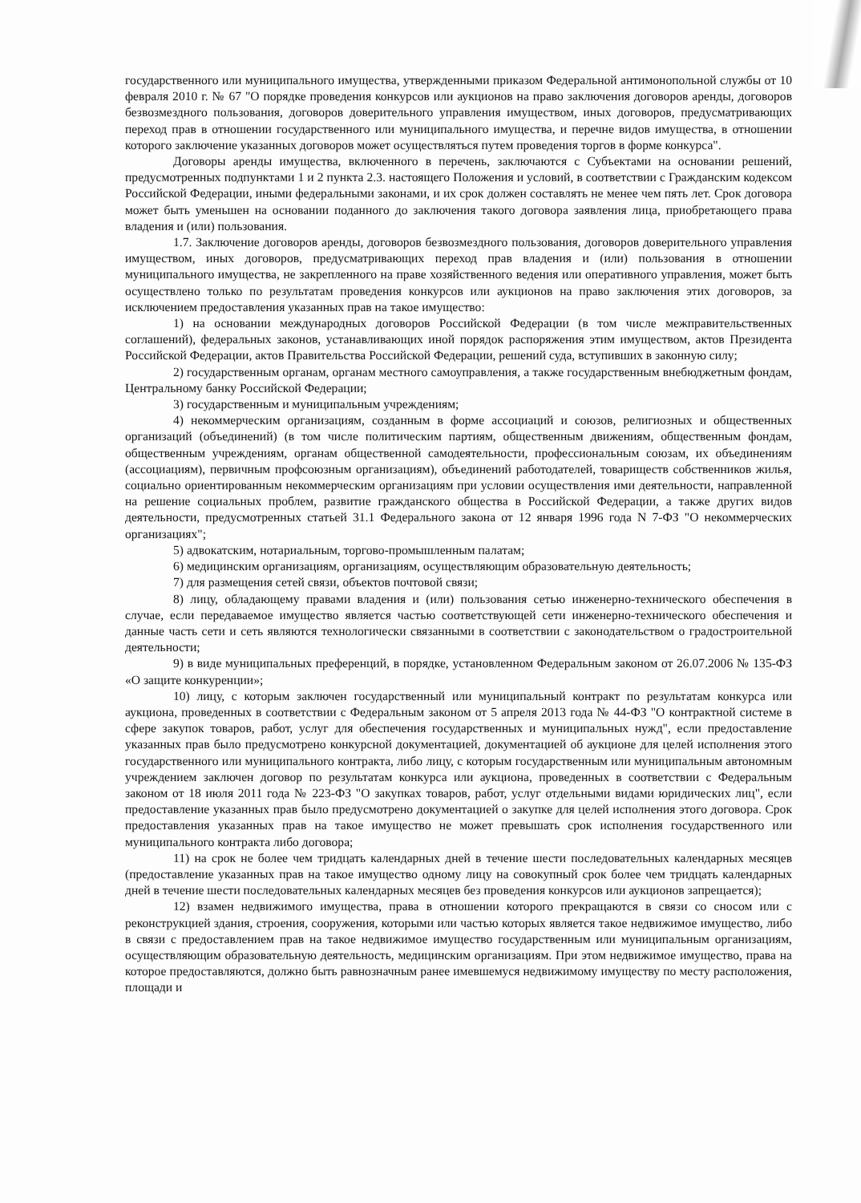государственного или муниципального имущества, утвержденными приказом Федеральной антимонопольной службы от 10 февраля 2010 г. № 67 "О порядке проведения конкурсов или аукционов на право заключения договоров аренды, договоров безвозмездного пользования, договоров доверительного управления имуществом, иных договоров, предусматривающих переход прав в отношении государственного или муниципального имущества, и перечне видов имущества, в отношении которого заключение указанных договоров может осуществляться путем проведения торгов в форме конкурса".
Договоры аренды имущества, включенного в перечень, заключаются с Субъектами на основании решений, предусмотренных подпунктами 1 и 2 пункта 2.3. настоящего Положения и условий, в соответствии с Гражданским кодексом Российской Федерации, иными федеральными законами, и их срок должен составлять не менее чем пять лет. Срок договора может быть уменьшен на основании поданного до заключения такого договора заявления лица, приобретающего права владения и (или) пользования.
1.7. Заключение договоров аренды, договоров безвозмездного пользования, договоров доверительного управления имуществом, иных договоров, предусматривающих переход прав владения и (или) пользования в отношении муниципального имущества, не закрепленного на праве хозяйственного ведения или оперативного управления, может быть осуществлено только по результатам проведения конкурсов или аукционов на право заключения этих договоров, за исключением предоставления указанных прав на такое имущество:
1) на основании международных договоров Российской Федерации (в том числе межправительственных соглашений), федеральных законов, устанавливающих иной порядок распоряжения этим имуществом, актов Президента Российской Федерации, актов Правительства Российской Федерации, решений суда, вступивших в законную силу;
2) государственным органам, органам местного самоуправления, а также государственным внебюджетным фондам, Центральному банку Российской Федерации;
3) государственным и муниципальным учреждениям;
4) некоммерческим организациям, созданным в форме ассоциаций и союзов, религиозных и общественных организаций (объединений) (в том числе политическим партиям, общественным движениям, общественным фондам, общественным учреждениям, органам общественной самодеятельности, профессиональным союзам, их объединениям (ассоциациям), первичным профсоюзным организациям), объединений работодателей, товариществ собственников жилья, социально ориентированным некоммерческим организациям при условии осуществления ими деятельности, направленной на решение социальных проблем, развитие гражданского общества в Российской Федерации, а также других видов деятельности, предусмотренных статьей 31.1 Федерального закона от 12 января 1996 года N 7-ФЗ "О некоммерческих организациях";
5) адвокатским, нотариальным, торгово-промышленным палатам;
6) медицинским организациям, организациям, осуществляющим образовательную деятельность;
7) для размещения сетей связи, объектов почтовой связи;
8) лицу, обладающему правами владения и (или) пользования сетью инженерно-технического обеспечения в случае, если передаваемое имущество является частью соответствующей сети инженерно-технического обеспечения и данные часть сети и сеть являются технологически связанными в соответствии с законодательством о градостроительной деятельности;
9) в виде муниципальных преференций, в порядке, установленном Федеральным законом от 26.07.2006 № 135-ФЗ «О защите конкуренции»;
10) лицу, с которым заключен государственный или муниципальный контракт по результатам конкурса или аукциона, проведенных в соответствии с Федеральным законом от 5 апреля 2013 года № 44-ФЗ "О контрактной системе в сфере закупок товаров, работ, услуг для обеспечения государственных и муниципальных нужд", если предоставление указанных прав было предусмотрено конкурсной документацией, документацией об аукционе для целей исполнения этого государственного или муниципального контракта, либо лицу, с которым государственным или муниципальным автономным учреждением заключен договор по результатам конкурса или аукциона, проведенных в соответствии с Федеральным законом от 18 июля 2011 года № 223-ФЗ "О закупках товаров, работ, услуг отдельными видами юридических лиц", если предоставление указанных прав было предусмотрено документацией о закупке для целей исполнения этого договора. Срок предоставления указанных прав на такое имущество не может превышать срок исполнения государственного или муниципального контракта либо договора;
11) на срок не более чем тридцать календарных дней в течение шести последовательных календарных месяцев (предоставление указанных прав на такое имущество одному лицу на совокупный срок более чем тридцать календарных дней в течение шести последовательных календарных месяцев без проведения конкурсов или аукционов запрещается);
12) взамен недвижимого имущества, права в отношении которого прекращаются в связи со сносом или с реконструкцией здания, строения, сооружения, которыми или частью которых является такое недвижимое имущество, либо в связи с предоставлением прав на такое недвижимое имущество государственным или муниципальным организациям, осуществляющим образовательную деятельность, медицинским организациям. При этом недвижимое имущество, права на которое предоставляются, должно быть равнозначным ранее имевшемуся недвижимому имуществу по месту расположения, площади и